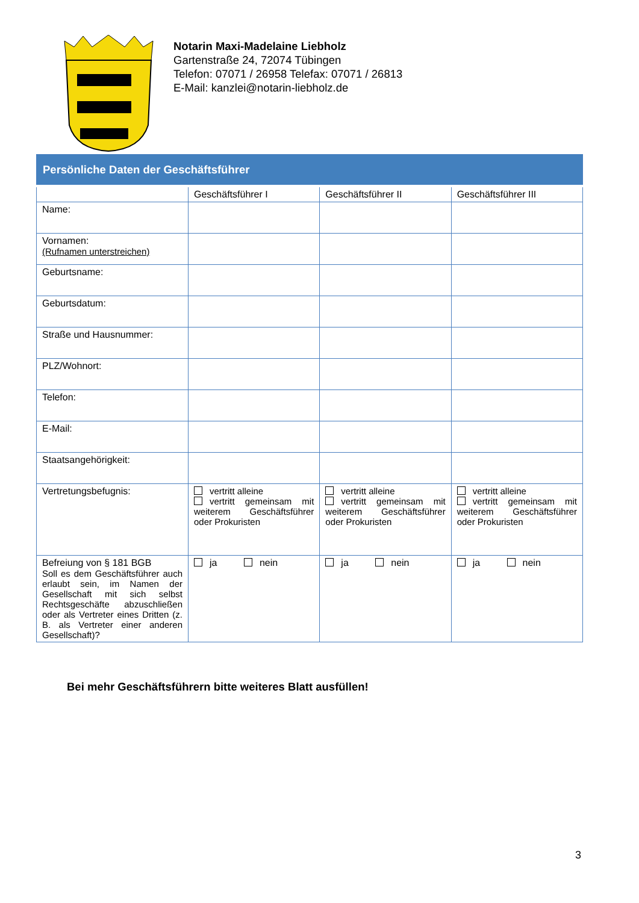Notarin Maxi-Madelaine Liebholz
Gartenstraße 24, 72074 Tübingen
Telefon: 07071 / 26958 Telefax: 07071 / 26813
E-Mail: kanzlei@notarin-liebholz.de
| Persönliche Daten der Geschäftsführer | | | |
| --- | --- | --- | --- |
| | Geschäftsführer I | Geschäftsführer II | Geschäftsführer III |
| Name: | | | |
| Vornamen: (Rufnamen unterstreichen) | | | |
| Geburtsname: | | | |
| Geburtsdatum: | | | |
| Straße und Hausnummer: | | | |
| PLZ/Wohnort: | | | |
| Telefon: | | | |
| E-Mail: | | | |
| Staatsangehörigkeit: | | | |
| Vertretungsbefugnis: | vertritt alleine vertritt gemeinsam mit weiterem Geschäftsführer oder Prokuristen | vertritt alleine vertritt gemeinsam mit weiterem Geschäftsführer oder Prokuristen | vertritt alleine vertritt gemeinsam mit weiterem Geschäftsführer oder Prokuristen |
| Befreiung von § 181 BGB Soll es dem Geschäftsführer auch erlaubt sein, im Namen der Gesellschaft mit sich selbst Rechtsgeschäfte abzuschließen oder als Vertreter eines Dritten (z. B. als Vertreter einer anderen Gesellschaft)? | ja nein | ja nein | ja nein |
Bei mehr Geschäftsführern bitte weiteres Blatt ausfüllen!
3